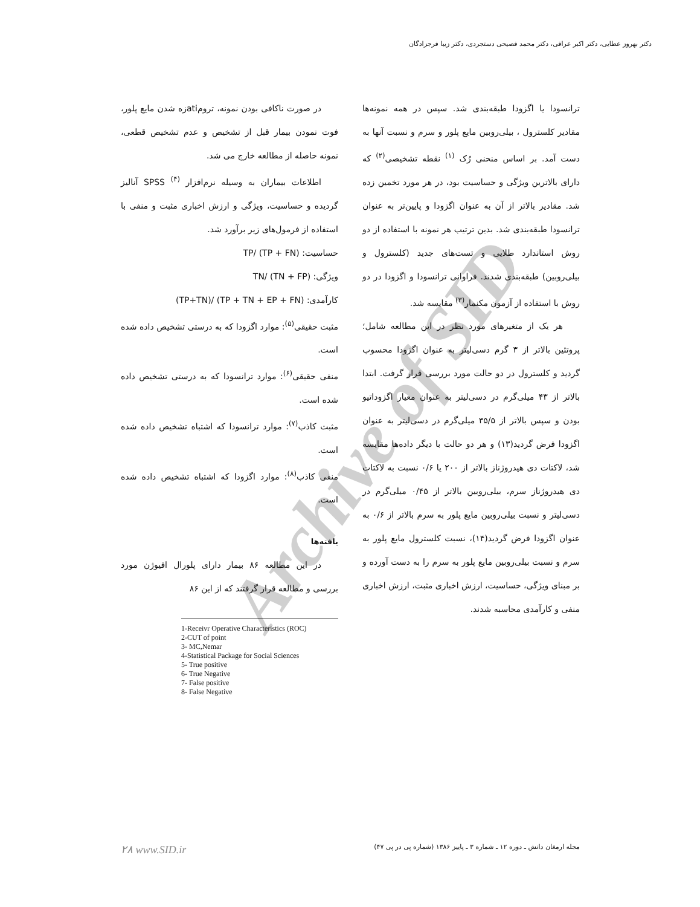دکتر بهروز عطایی، دکتر اکبر عراقی، دکتر محمد فصیحی دستجردی، دکتر زیبا فرجزادگان
Archive of SID
ترانسودا یا اگزودا طبقه‌بندی شد. سپس در همه نمونه‌ها مقادیر کلسترول ، بیلی‌روبین مایع پلور و سرم و نسبت آنها به دست آمد. بر اساس منحنی رُک <sup>(۱)</sup> نقطه تشخیصی<sup>(۲)</sup> که دارای بالاترین ویژگی و حساسیت بود، در هر مورد تخمین زده شد. مقادیر بالاتر از آن به عنوان اگزودا و پایین‌تر به عنوان ترانسودا طبقه‌بندی شد. بدین ترتیب هر نمونه با استفاده از دو روش استاندارد طلایی و تست‌های جدید (کلسترول و بیلی‌روبین) طبقه‌بندی شدند. فراوانی ترانسودا و اگزودا در دو روش با استفاده از آزمون مکنمار<sup>(۳)</sup> مقایسه شد.
هر یک از متغیرهای مورد نظر در این مطالعه شامل؛ پروتئین بالاتر از ۳ گرم دسی‌لیتر به عنوان اگزودا محسوب گردید و کلسترول در دو حالت مورد بررسی قرار گرفت. ابتدا بالاتر از ۴۳ میلی‌گرم در دسی‌لیتر به عنوان معیار اگزوداتیو بودن و سپس بالاتر از ۳۵/۵ میلی‌گرم در دسی‌لیتر به عنوان اگزودا فرض گردید(۱۳) و هر دو حالت با دیگر داده‌ها مقایسه شد، لاکتات دی هیدروژناز بالاتر از ۲۰۰ یا ۰/۶ نسبت به لاکتات دی هیدروژناز سرم، بیلی‌روبین بالاتر از ۰/۴۵ میلی‌گرم در دسی‌لیتر و نسبت بیلی‌روبین مایع پلور به سرم بالاتر از ۰/۶ به عنوان اگزودا فرض گردید(۱۴)، نسبت کلسترول مایع پلور به سرم و نسبت بیلی‌روبین مایع پلور به سرم را به دست آورده و بر مبنای ویژگی، حساسیت، ارزش اخباری مثبت، ارزش اخباری منفی و کارآمدی محاسبه شدند.
در صورت ناکافی بودن نمونه، ترومatiزه شدن مایع پلور، فوت نمودن بیمار قبل از تشخیص و عدم تشخیص قطعی، نمونه حاصله از مطالعه خارج می شد.
اطلاعات بیماران به وسیله نرم‌افزار SPSS <sup>(۴)</sup> آنالیز گردیده و حساسیت، ویژگی و ارزش اخباری مثبت و منفی با استفاده از فرمول‌های زیر برآورد شد.
حساسیت: TP/ (TP + FN)
ویژگی: TN/ (TN + FP)
کارآمدی: (TP+TN)/ (TP + TN + EP + FN)
مثبت حقیقی<sup>(۵)</sup>: موارد اگزودا که به درستی تشخیص داده شده است.
منفی حقیقی<sup>(۶)</sup>: موارد ترانسودا که به درستی تشخیص داده شده است.
مثبت کاذب<sup>(۷)</sup>: موارد ترانسودا که اشتباه تشخیص داده شده است.
منفی کاذب<sup>(۸)</sup>: موارد اگزودا که اشتباه تشخیص داده شده است.
یافته‌ها
در این مطالعه ۸۶ بیمار دارای پلورال افیوژن مورد بررسی و مطالعه قرار گرفتند که از این ۸۶
1-Receivr Operative Characteristics (ROC)
2-CUT of point
3- MC,Nemar
4-Statistical Package for Social Sciences
5- True positive
6- True Negative
7- False positive
8- False Negative
مجله ارمغان دانش ـ دوره ۱۲ ـ شماره ۳ ـ پاییز ۱۳۸۶ (شماره پی در پی ۴۷) ۲۸ www.SID.ir